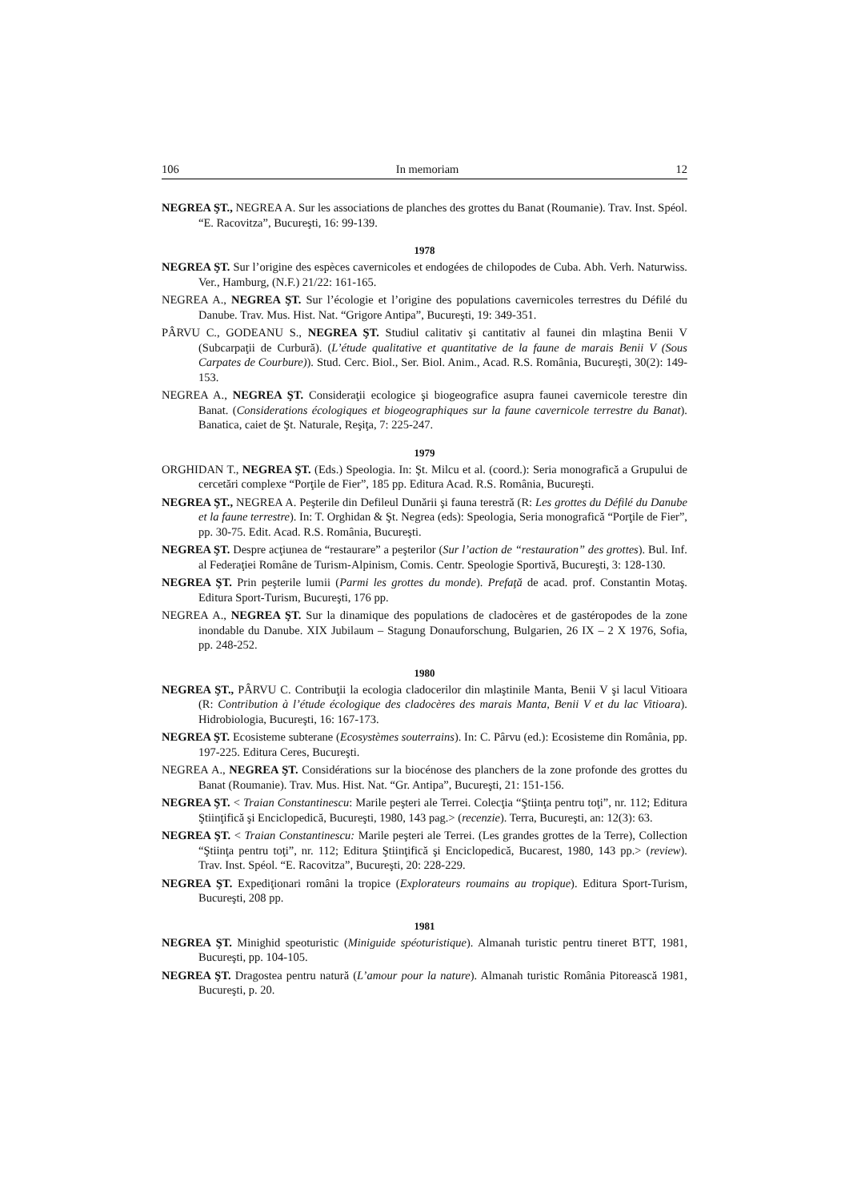106 In memoriam 12
NEGREA ŞT., NEGREA A. Sur les associations de planches des grottes du Banat (Roumanie). Trav. Inst. Spéol. “E. Racovitza”, Bucureşti, 16: 99-139.
1978
NEGREA ŞT. Sur l’origine des espèces cavernicoles et endogées de chilopodes de Cuba. Abh. Verh. Naturwiss. Ver., Hamburg, (N.F.) 21/22: 161-165.
NEGREA A., NEGREA ŞT. Sur l’écologie et l’origine des populations cavernicoles terrestres du Défilé du Danube. Trav. Mus. Hist. Nat. “Grigore Antipa”, Bucureşti, 19: 349-351.
PÂRVU C., GODEANU S., NEGREA ŞT. Studiul calitativ şi cantitativ al faunei din mlaştina Benii V (Subcarpaţii de Curbură). (L’étude qualitative et quantitative de la faune de marais Benii V (Sous Carpates de Courbure)). Stud. Cerc. Biol., Ser. Biol. Anim., Acad. R.S. România, Bucureşti, 30(2): 149-153.
NEGREA A., NEGREA ŞT. Consideraţii ecologice şi biogeografice asupra faunei cavernicole terestre din Banat. (Considerations écologiques et biogeographiques sur la faune cavernicole terrestre du Banat). Banatica, caiet de Şt. Naturale, Reşiţa, 7: 225-247.
1979
ORGHIDAN T., NEGREA ŞT. (Eds.) Speologia. In: Şt. Milcu et al. (coord.): Seria monografică a Grupului de cercetări complexe “Porţile de Fier”, 185 pp. Editura Acad. R.S. România, Bucureşti.
NEGREA ŞT., NEGREA A. Peşterile din Defileul Dunării şi fauna terestră (R: Les grottes du Défilé du Danube et la faune terrestre). In: T. Orghidan & Şt. Negrea (eds): Speologia, Seria monografică “Porţile de Fier”, pp. 30-75. Edit. Acad. R.S. România, Bucureşti.
NEGREA ŞT. Despre acţiunea de “restaurare” a peşterilor (Sur l’action de “restauration” des grottes). Bul. Inf. al Federaţiei Române de Turism-Alpinism, Comis. Centr. Speologie Sportivă, Bucureşti, 3: 128-130.
NEGREA ŞT. Prin peşterile lumii (Parmi les grottes du monde). Prefaţă de acad. prof. Constantin Motaş. Editura Sport-Turism, Bucureşti, 176 pp.
NEGREA A., NEGREA ŞT. Sur la dinamique des populations de cladocères et de gastéropodes de la zone inondable du Danube. XIX Jubilaum – Stagung Donauforschung, Bulgarien, 26 IX – 2 X 1976, Sofia, pp. 248-252.
1980
NEGREA ŞT., PÂRVU C. Contribuţii la ecologia cladocerilor din mlaştinile Manta, Benii V şi lacul Vitioara (R: Contribution à l’étude écologique des cladocères des marais Manta, Benii V et du lac Vitioara). Hidrobiologia, Bucureşti, 16: 167-173.
NEGREA ŞT. Ecosisteme subterane (Ecosystèmes souterrains). In: C. Pârvu (ed.): Ecosisteme din România, pp. 197-225. Editura Ceres, Bucureşti.
NEGREA A., NEGREA ŞT. Considérations sur la biocénose des planchers de la zone profonde des grottes du Banat (Roumanie). Trav. Mus. Hist. Nat. “Gr. Antipa”, Bucureşti, 21: 151-156.
NEGREA ŞT. < Traian Constantinescu: Marile peşteri ale Terrei. Colecţia “Ştiinţa pentru toţi”, nr. 112; Editura Ştiinţifică şi Enciclopedică, Bucureşti, 1980, 143 pag.> (recenzie). Terra, Bucureşti, an: 12(3): 63.
NEGREA ŞT. < Traian Constantinescu: Marile peşteri ale Terrei. (Les grandes grottes de la Terre), Collection “Ştiinţa pentru toţi”, nr. 112; Editura Ştiinţifică şi Enciclopedică, Bucarest, 1980, 143 pp.> (review). Trav. Inst. Spéol. “E. Racovitza”, Bucureşti, 20: 228-229.
NEGREA ŞT. Expediţionari români la tropice (Explorateurs roumains au tropique). Editura Sport-Turism, Bucureşti, 208 pp.
1981
NEGREA ŞT. Minighid speoturistic (Miniguide spéoturistique). Almanah turistic pentru tineret BTT, 1981, Bucureşti, pp. 104-105.
NEGREA ŞT. Dragostea pentru natură (L’amour pour la nature). Almanah turistic România Pitorească 1981, Bucureşti, p. 20.